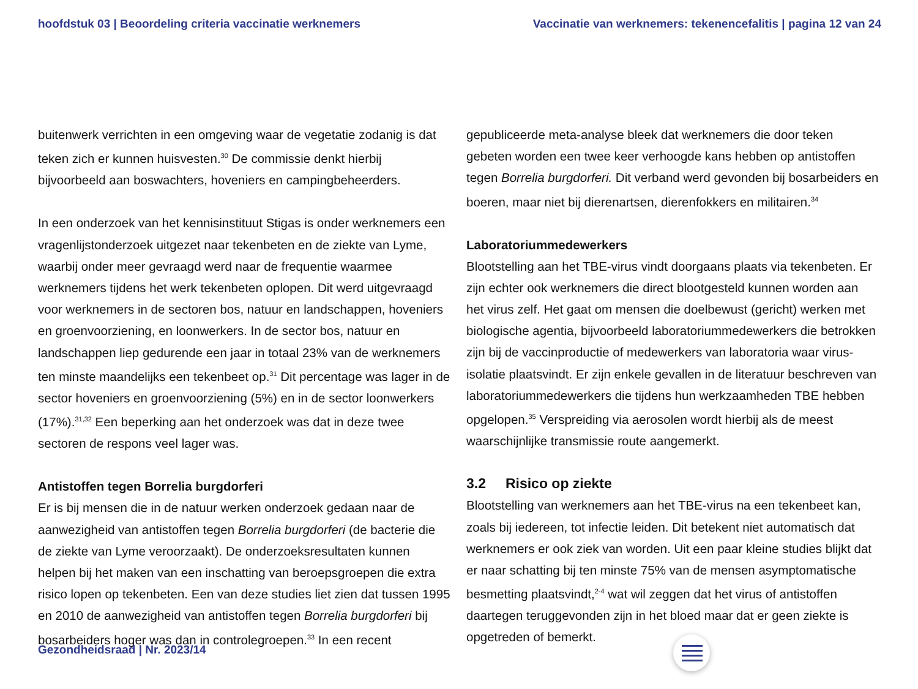hoofdstuk 03 | Beoordeling criteria vaccinatie werknemers Vaccinatie van werknemers: tekenencefalitis | pagina 12 van 24
buitenwerk verrichten in een omgeving waar de vegetatie zodanig is dat teken zich er kunnen huisvesten.<sup>30</sup> De commissie denkt hierbij bijvoorbeeld aan boswachters, hoveniers en campingbeheerders.
In een onderzoek van het kennisinstituut Stigas is onder werknemers een vragenlijstonderzoek uitgezet naar tekenbeten en de ziekte van Lyme, waarbij onder meer gevraagd werd naar de frequentie waarmee werknemers tijdens het werk tekenbeten oplopen. Dit werd uitgevraagd voor werknemers in de sectoren bos, natuur en landschappen, hoveniers en groenvoorziening, en loonwerkers. In de sector bos, natuur en landschappen liep gedurende een jaar in totaal 23% van de werknemers ten minste maandelijks een tekenbeet op.<sup>31</sup> Dit percentage was lager in de sector hoveniers en groenvoorziening (5%) en in de sector loonwerkers (17%).<sup>31,32</sup> Een beperking aan het onderzoek was dat in deze twee sectoren de respons veel lager was.
Antistoffen tegen Borrelia burgdorferi
Er is bij mensen die in de natuur werken onderzoek gedaan naar de aanwezigheid van antistoffen tegen Borrelia burgdorferi (de bacterie die de ziekte van Lyme veroorzaakt). De onderzoeksresultaten kunnen helpen bij het maken van een inschatting van beroepsgroepen die extra risico lopen op tekenbeten. Een van deze studies liet zien dat tussen 1995 en 2010 de aanwezigheid van antistoffen tegen Borrelia burgdorferi bij bosarbeiders hoger was dan in controlegroepen.<sup>33</sup> In een recent
gepubliceerde meta-analyse bleek dat werknemers die door teken gebeten worden een twee keer verhoogde kans hebben op antistoffen tegen Borrelia burgdorferi. Dit verband werd gevonden bij bosarbeiders en boeren, maar niet bij dierenartsen, dierenfokkers en militairen.<sup>34</sup>
Laboratoriummedewerkers
Blootstelling aan het TBE-virus vindt doorgaans plaats via tekenbeten. Er zijn echter ook werknemers die direct blootgesteld kunnen worden aan het virus zelf. Het gaat om mensen die doelbewust (gericht) werken met biologische agentia, bijvoorbeeld laboratoriummedewerkers die betrokken zijn bij de vaccinproductie of medewerkers van laboratoria waar virus-isolatie plaatsvindt. Er zijn enkele gevallen in de literatuur beschreven van laboratoriummedewerkers die tijdens hun werkzaamheden TBE hebben opgelopen.<sup>35</sup> Verspreiding via aerosolen wordt hierbij als de meest waarschijnlijke transmissie route aangemerkt.
3.2 Risico op ziekte
Blootstelling van werknemers aan het TBE-virus na een tekenbeet kan, zoals bij iedereen, tot infectie leiden. Dit betekent niet automatisch dat werknemers er ook ziek van worden. Uit een paar kleine studies blijkt dat er naar schatting bij ten minste 75% van de mensen asymptomatische besmetting plaatsvindt,<sup>2-4</sup> wat wil zeggen dat het virus of antistoffen daartegen teruggevonden zijn in het bloed maar dat er geen ziekte is opgetreden of bemerkt.
Gezondheidsraad | Nr. 2023/14